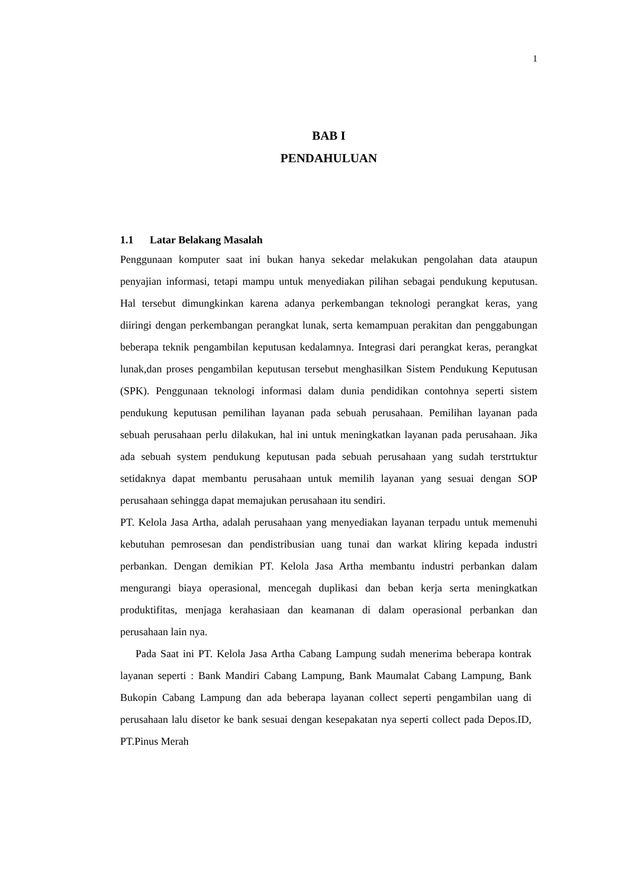1
BAB I
PENDAHULUAN
1.1 Latar Belakang Masalah
Penggunaan komputer saat ini bukan hanya sekedar melakukan pengolahan data ataupun penyajian informasi, tetapi mampu untuk menyediakan pilihan sebagai pendukung keputusan. Hal tersebut dimungkinkan karena adanya perkembangan teknologi perangkat keras, yang diiringi dengan perkembangan perangkat lunak, serta kemampuan perakitan dan penggabungan beberapa teknik pengambilan keputusan kedalamnya. Integrasi dari perangkat keras, perangkat lunak,dan proses pengambilan keputusan tersebut menghasilkan Sistem Pendukung Keputusan (SPK). Penggunaan teknologi informasi dalam dunia pendidikan contohnya seperti sistem pendukung keputusan pemilihan layanan pada sebuah perusahaan. Pemilihan layanan pada sebuah perusahaan perlu dilakukan, hal ini untuk meningkatkan layanan pada perusahaan. Jika ada sebuah system pendukung keputusan pada sebuah perusahaan yang sudah terstrtuktur setidaknya dapat membantu perusahaan untuk memilih layanan yang sesuai dengan SOP perusahaan sehingga dapat memajukan perusahaan itu sendiri.
PT. Kelola Jasa Artha, adalah perusahaan yang menyediakan layanan terpadu untuk memenuhi kebutuhan pemrosesan dan pendistribusian uang tunai dan warkat kliring kepada industri perbankan. Dengan demikian PT. Kelola Jasa Artha membantu industri perbankan dalam mengurangi biaya operasional, mencegah duplikasi dan beban kerja serta meningkatkan produktifitas, menjaga kerahasiaan dan keamanan di dalam operasional perbankan dan perusahaan lain nya.
Pada Saat ini PT. Kelola Jasa Artha Cabang Lampung sudah menerima beberapa kontrak layanan seperti : Bank Mandiri Cabang Lampung, Bank Maumalat Cabang Lampung, Bank Bukopin Cabang Lampung dan ada beberapa layanan collect seperti pengambilan uang di perusahaan lalu disetor ke bank sesuai dengan kesepakatan nya seperti collect pada Depos.ID, PT.Pinus Merah